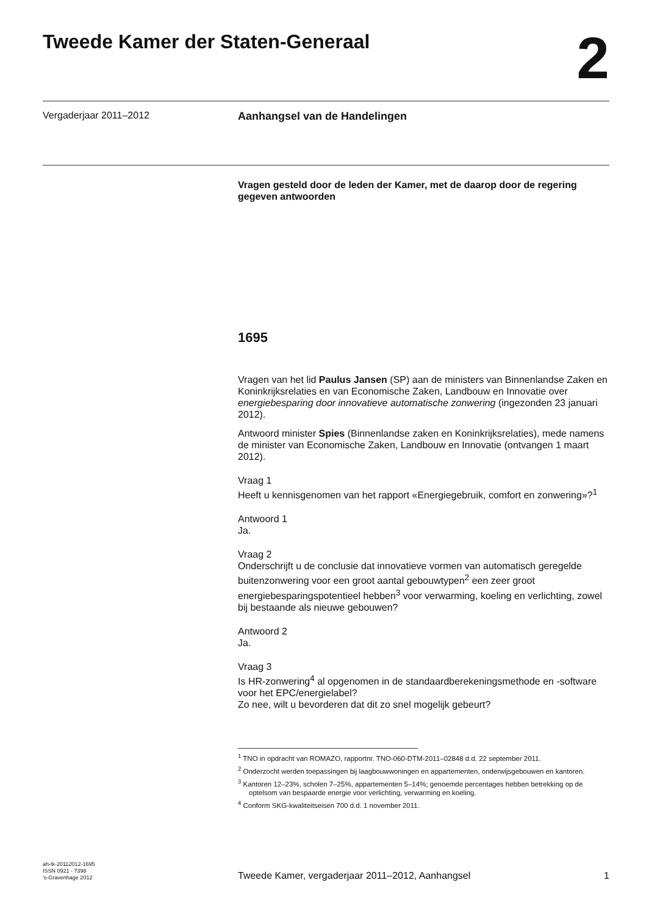Tweede Kamer der Staten-Generaal
2
Vergaderjaar 2011–2012 Aanhangsel van de Handelingen
Vragen gesteld door de leden der Kamer, met de daarop door de regering gegeven antwoorden
1695
Vragen van het lid Paulus Jansen (SP) aan de ministers van Binnenlandse Zaken en Koninkrijksrelaties en van Economische Zaken, Landbouw en Innovatie over energiebesparing door innovatieve automatische zonwering (ingezonden 23 januari 2012).
Antwoord minister Spies (Binnenlandse zaken en Koninkrijksrelaties), mede namens de minister van Economische Zaken, Landbouw en Innovatie (ontvangen 1 maart 2012).
Vraag 1
Heeft u kennisgenomen van het rapport «Energiegebruik, comfort en zonwering»?<sup>1</sup>
Antwoord 1
Ja.
Vraag 2
Onderschrijft u de conclusie dat innovatieve vormen van automatisch geregelde buitenzonwering voor een groot aantal gebouwtypen<sup>2</sup> een zeer groot energiebesparingspotentieel hebben<sup>3</sup> voor verwarming, koeling en verlichting, zowel bij bestaande als nieuwe gebouwen?
Antwoord 2
Ja.
Vraag 3
Is HR-zonwering<sup>4</sup> al opgenomen in de standaardberekeningsmethode en -software voor het EPC/energielabel?
Zo nee, wilt u bevorderen dat dit zo snel mogelijk gebeurt?
<sup>1</sup> TNO in opdracht van ROMAZO, rapportnr. TNO-060-DTM-2011–02848 d.d. 22 september 2011.
<sup>2</sup> Onderzocht werden toepassingen bij laagbouwwoningen en appartementen, onderwijsgebouwen en kantoren.
<sup>3</sup> Kantoren 12–23%, scholen 7–25%, appartementen 5–14%; genoemde percentages hebben betrekking op de optelsom van bespaarde energie voor verlichting, verwarming en koeling.
<sup>4</sup> Conform SKG-kwaliteitseisen 700 d.d. 1 november 2011.
ah-tk-20112012-1695
ISSN 0921 - 7398
’s-Gravenhage 2012
Tweede Kamer, vergaderjaar 2011–2012, Aanhangsel
1